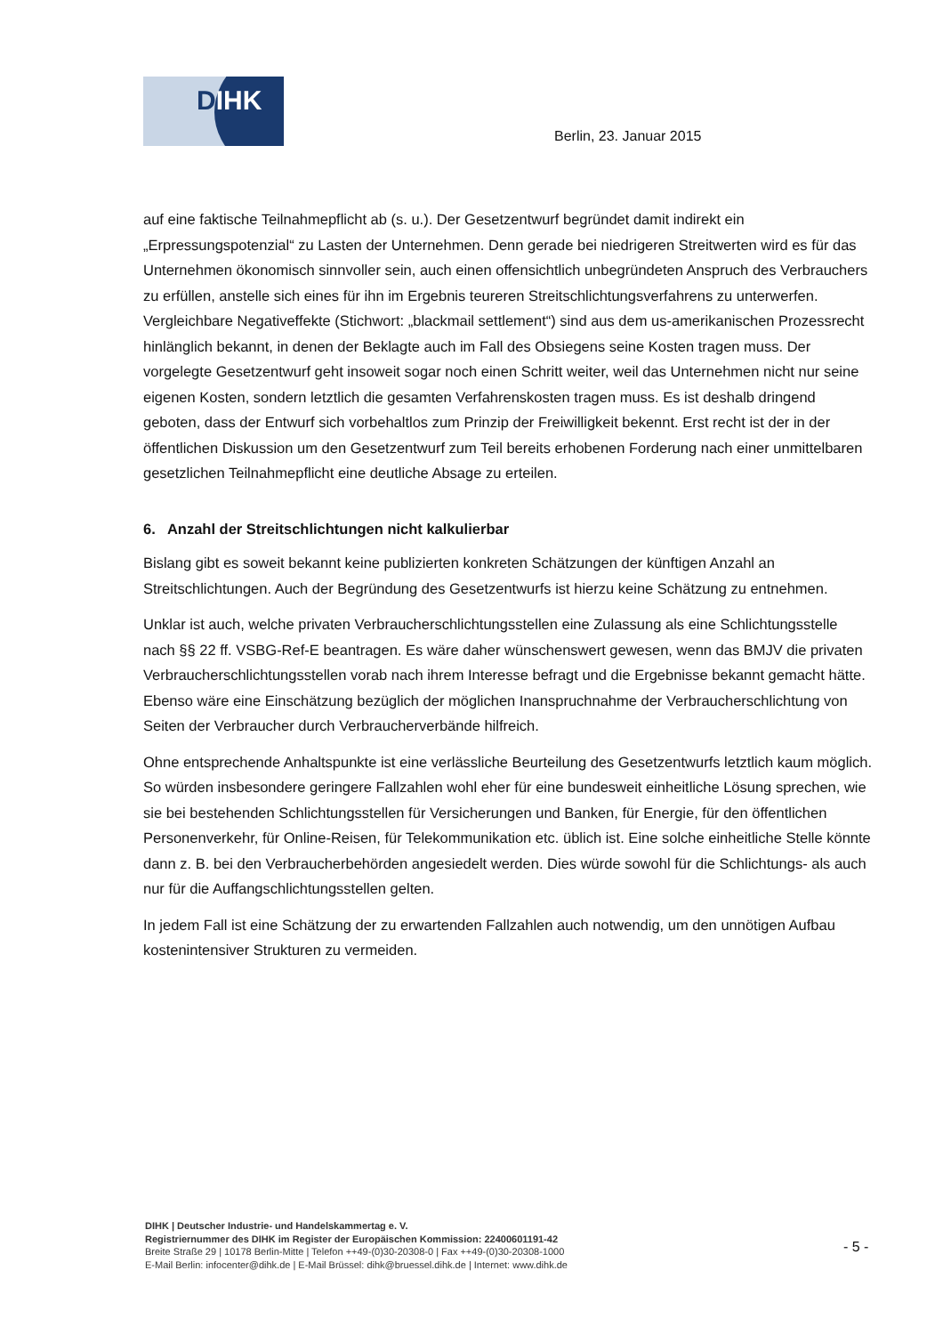DIHK
Berlin, 23. Januar 2015
auf eine faktische Teilnahmepflicht ab (s. u.). Der Gesetzentwurf begründet damit indirekt ein „Erpressungspotenzial“ zu Lasten der Unternehmen. Denn gerade bei niedrigeren Streitwerten wird es für das Unternehmen ökonomisch sinnvoller sein, auch einen offensichtlich unbegründeten Anspruch des Verbrauchers zu erfüllen, anstelle sich eines für ihn im Ergebnis teureren Streitschlichtungsverfahrens zu unterwerfen. Vergleichbare Negativeffekte (Stichwort: „blackmail settlement“) sind aus dem us-amerikanischen Prozessrecht hinlänglich bekannt, in denen der Beklagte auch im Fall des Obsiegens seine Kosten tragen muss. Der vorgelegte Gesetzentwurf geht insoweit sogar noch einen Schritt weiter, weil das Unternehmen nicht nur seine eigenen Kosten, sondern letztlich die gesamten Verfahrenskosten tragen muss. Es ist deshalb dringend geboten, dass der Entwurf sich vorbehaltlos zum Prinzip der Freiwilligkeit bekennt. Erst recht ist der in der öffentlichen Diskussion um den Gesetzentwurf zum Teil bereits erhobenen Forderung nach einer unmittelbaren gesetzlichen Teilnahmepflicht eine deutliche Absage zu erteilen.
6. Anzahl der Streitschlichtungen nicht kalkulierbar
Bislang gibt es soweit bekannt keine publizierten konkreten Schätzungen der künftigen Anzahl an Streitschlichtungen. Auch der Begründung des Gesetzentwurfs ist hierzu keine Schätzung zu entnehmen.
Unklar ist auch, welche privaten Verbraucherschlichtungsstellen eine Zulassung als eine Schlichtungsstelle nach §§ 22 ff. VSBG-Ref-E beantragen. Es wäre daher wünschenswert gewesen, wenn das BMJV die privaten Verbraucherschlichtungsstellen vorab nach ihrem Interesse befragt und die Ergebnisse bekannt gemacht hätte. Ebenso wäre eine Einschätzung bezüglich der möglichen Inanspruchnahme der Verbraucherschlichtung von Seiten der Verbraucher durch Verbraucherverbände hilfreich.
Ohne entsprechende Anhaltspunkte ist eine verlässliche Beurteilung des Gesetzentwurfs letztlich kaum möglich. So würden insbesondere geringere Fallzahlen wohl eher für eine bundesweit einheitliche Lösung sprechen, wie sie bei bestehenden Schlichtungsstellen für Versicherungen und Banken, für Energie, für den öffentlichen Personenverkehr, für Online-Reisen, für Telekommunikation etc. üblich ist. Eine solche einheitliche Stelle könnte dann z. B. bei den Verbraucherbehörden angesiedelt werden. Dies würde sowohl für die Schlichtungs- als auch nur für die Auffangschlichtungsstellen gelten.
In jedem Fall ist eine Schätzung der zu erwartenden Fallzahlen auch notwendig, um den unnötigen Aufbau kostenintensiver Strukturen zu vermeiden.
DIHK | Deutscher Industrie- und Handelskammertag e. V.
Registriernummer des DIHK im Register der Europäischen Kommission: 22400601191-42
Breite Straße 29 | 10178 Berlin-Mitte | Telefon ++49-(0)30-20308-0 | Fax ++49-(0)30-20308-1000
E-Mail Berlin: infocenter@dihk.de | E-Mail Brüssel: dihk@bruessel.dihk.de | Internet: www.dihk.de
- 5 -